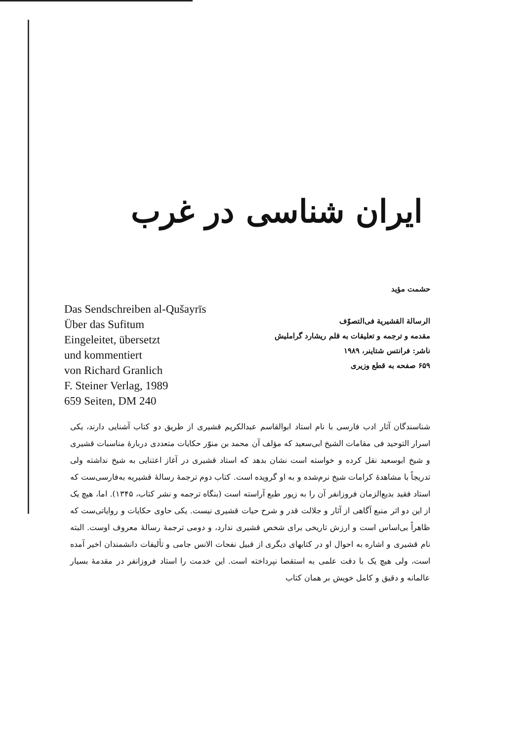ایران شناسی در غرب
Das Sendschreiben al-Qušayrīs
Über das Sufitum
Eingeleitet, übersetzt
und kommentiert
von Richard Granlich
F. Steiner Verlag, 1989
659 Seiten, DM 240
حشمت مؤید
الرسالة القشیریة فی‌التصوّف
مقدمه و ترجمه و تعلیقات به قلم ریشارد گراملیش
ناشر: فرانتس شتاینر، ۱۹۸۹
۶۵۹ صفحه به قطع وزیری
شناسندگان آثار ادب فارسی با نام استاد ابوالقاسم عبدالکریم قشیری از طریق دو کتاب آشنایی دارند، یکی اسرار التوحید فی مقامات الشیخ ابی‌سعید که مؤلف آن محمد بن منوّر حکایات متعددی دربارهٔ مناسبات قشیری و شیخ ابوسعید نقل کرده و خواسته است نشان بدهد که استاد قشیری در آغاز اعتنایی به شیخ نداشته ولی تدریجاً با مشاهدهٔ کرامات شیخ نرم‌شده و به او گرویده است. کتاب دوم ترجمهٔ رسالهٔ قشیریه به‌فارسی‌ست که استاد فقید بدیع‌الزمان فروزانفر آن را به زیور طبع آراسته است (بنگاه ترجمه و نشر کتاب، ۱۳۴۵). اما، هیچ یک از این دو اثر منبع آگاهی از آثار و جلالت قدر و شرح حیات قشیری نیست. یکی حاوی حکایات و روایاتی‌ست که ظاهراً بی‌اساس است و ارزش تاریخی برای شخص قشیری ندارد، و دومی ترجمهٔ رسالهٔ معروف اوست. البته نام قشیری و اشاره به احوال او در کتابهای دیگری از قبیل نفحات الانس جامی و تألیفات دانشمندان اخیر آمده است، ولی هیچ یک با دقت علمی به استقصا نپرداخته است. این خدمت را استاد فروزانفر در مقدمهٔ بسیار عالمانه و دقیق و کامل خویش بر همان کتاب